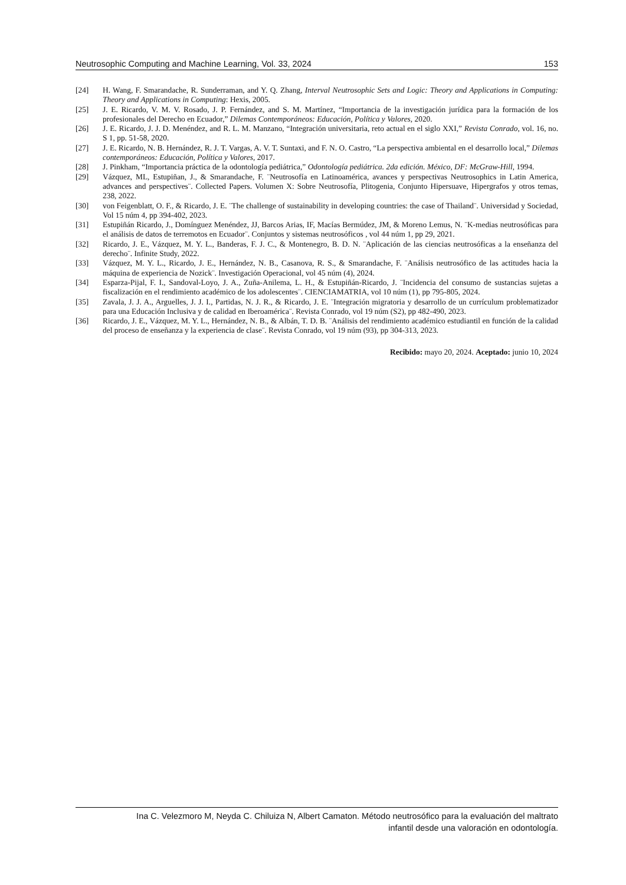Neutrosophic Computing and Machine Learning, Vol. 33, 2024 153
[24] H. Wang, F. Smarandache, R. Sunderraman, and Y. Q. Zhang, Interval Neutrosophic Sets and Logic: Theory and Applications in Computing: Theory and Applications in Computing: Hexis, 2005.
[25] J. E. Ricardo, V. M. V. Rosado, J. P. Fernández, and S. M. Martínez, “Importancia de la investigación jurídica para la formación de los profesionales del Derecho en Ecuador,” Dilemas Contemporáneos: Educación, Política y Valores, 2020.
[26] J. E. Ricardo, J. J. D. Menéndez, and R. L. M. Manzano, “Integración universitaria, reto actual en el siglo XXI,” Revista Conrado, vol. 16, no. S 1, pp. 51-58, 2020.
[27] J. E. Ricardo, N. B. Hernández, R. J. T. Vargas, A. V. T. Suntaxi, and F. N. O. Castro, “La perspectiva ambiental en el desarrollo local,” Dilemas contemporáneos: Educación, Política y Valores, 2017.
[28] J. Pinkham, “Importancia práctica de la odontología pediátrica,” Odontología pediátrica. 2da edición. México, DF: McGraw-Hill, 1994.
[29] Vázquez, ML, Estupiñan, J., & Smarandache, F. ¨Neutrosofía en Latinoamérica, avances y perspectivas Neutrosophics in Latin America, advances and perspectives¨. Collected Papers. Volumen X: Sobre Neutrosofía, Plitogenia, Conjunto Hipersuave, Hipergrafos y otros temas, 238, 2022.
[30] von Feigenblatt, O. F., & Ricardo, J. E. ¨The challenge of sustainability in developing countries: the case of Thailand¨. Universidad y Sociedad, Vol 15 núm 4, pp 394-402, 2023.
[31] Estupiñán Ricardo, J., Domínguez Menéndez, JJ, Barcos Arias, IF, Macías Bermúdez, JM, & Moreno Lemus, N. ¨K-medias neutrosóficas para el análisis de datos de terremotos en Ecuador¨. Conjuntos y sistemas neutrosóficos , vol 44 núm 1, pp 29, 2021.
[32] Ricardo, J. E., Vázquez, M. Y. L., Banderas, F. J. C., & Montenegro, B. D. N. ¨Aplicación de las ciencias neutrosóficas a la enseñanza del derecho¨. Infinite Study, 2022.
[33] Vázquez, M. Y. L., Ricardo, J. E., Hernández, N. B., Casanova, R. S., & Smarandache, F. ¨Análisis neutrosófico de las actitudes hacia la máquina de experiencia de Nozick¨. Investigación Operacional, vol 45 núm (4), 2024.
[34] Esparza-Pijal, F. I., Sandoval-Loyo, J. A., Zuña-Anilema, L. H., & Estupiñán-Ricardo, J. ¨Incidencia del consumo de sustancias sujetas a fiscalización en el rendimiento académico de los adolescentes¨. CIENCIAMATRIA, vol 10 núm (1), pp 795-805, 2024.
[35] Zavala, J. J. A., Arguelles, J. J. I., Partidas, N. J. R., & Ricardo, J. E. ¨Integración migratoria y desarrollo de un currículum problematizador para una Educación Inclusiva y de calidad en Iberoamérica¨. Revista Conrado, vol 19 núm (S2), pp 482-490, 2023.
[36] Ricardo, J. E., Vázquez, M. Y. L., Hernández, N. B., & Albán, T. D. B. ¨Análisis del rendimiento académico estudiantil en función de la calidad del proceso de enseñanza y la experiencia de clase¨. Revista Conrado, vol 19 núm (93), pp 304-313, 2023.
Recibido: mayo 20, 2024. Aceptado: junio 10, 2024
Ina C. Velezmoro M, Neyda C. Chiluiza N, Albert Camaton. Método neutrosófico para la evaluación del maltrato
infantil desde una valoración en odontología.